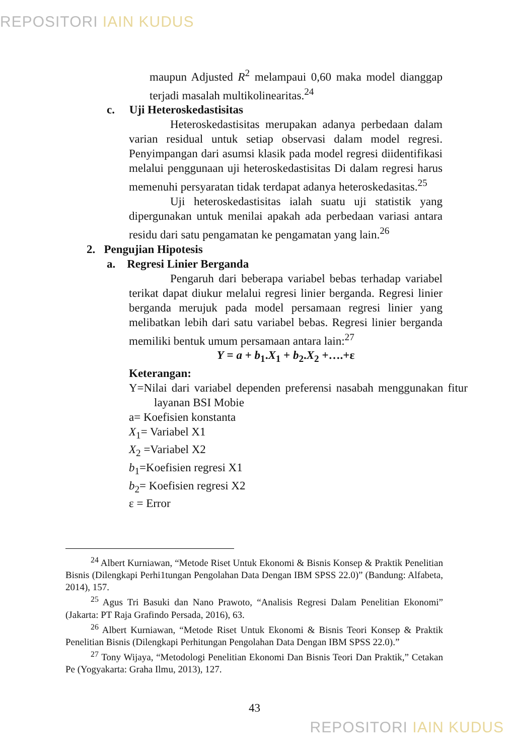REPOSITORI IAIN KUDUS
maupun Adjusted R<sup>2</sup> melampaui 0,60 maka model dianggap terjadi masalah multikolinearitas.<sup>24</sup>
c. Uji Heteroskedastisitas
Heteroskedastisitas merupakan adanya perbedaan dalam varian residual untuk setiap observasi dalam model regresi. Penyimpangan dari asumsi klasik pada model regresi diidentifikasi melalui penggunaan uji heteroskedastisitas Di dalam regresi harus memenuhi persyaratan tidak terdapat adanya heteroskedasitas.<sup>25</sup>
Uji heteroskedastisitas ialah suatu uji statistik yang dipergunakan untuk menilai apakah ada perbedaan variasi antara residu dari satu pengamatan ke pengamatan yang lain.<sup>26</sup>
2. Pengujian Hipotesis
a. Regresi Linier Berganda
Pengaruh dari beberapa variabel bebas terhadap variabel terikat dapat diukur melalui regresi linier berganda. Regresi linier berganda merujuk pada model persamaan regresi linier yang melibatkan lebih dari satu variabel bebas. Regresi linier berganda memiliki bentuk umum persamaan antara lain:<sup>27</sup>
Y = a + b<sub>1</sub>.X<sub>1</sub> + b<sub>2</sub>.X<sub>2</sub> +….+ε
Keterangan:
Y=Nilai dari variabel dependen preferensi nasabah menggunakan fitur layanan BSI Mobie
a= Koefisien konstanta
X<sub>1</sub>= Variabel X1
X<sub>2</sub> =Variabel X2
b<sub>1</sub>=Koefisien regresi X1
b<sub>2</sub>= Koefisien regresi X2
ε = Error
<sup>24</sup> Albert Kurniawan, “Metode Riset Untuk Ekonomi & Bisnis Konsep & Praktik Penelitian Bisnis (Dilengkapi Perhi1tungan Pengolahan Data Dengan IBM SPSS 22.0)” (Bandung: Alfabeta, 2014), 157.
<sup>25</sup> Agus Tri Basuki dan Nano Prawoto, “Analisis Regresi Dalam Penelitian Ekonomi” (Jakarta: PT Raja Grafindo Persada, 2016), 63.
<sup>26</sup> Albert Kurniawan, “Metode Riset Untuk Ekonomi & Bisnis Teori Konsep & Praktik Penelitian Bisnis (Dilengkapi Perhitungan Pengolahan Data Dengan IBM SPSS 22.0).”
<sup>27</sup> Tony Wijaya, “Metodologi Penelitian Ekonomi Dan Bisnis Teori Dan Praktik,” Cetakan Pe (Yogyakarta: Graha Ilmu, 2013), 127.
43
REPOSITORI IAIN KUDUS